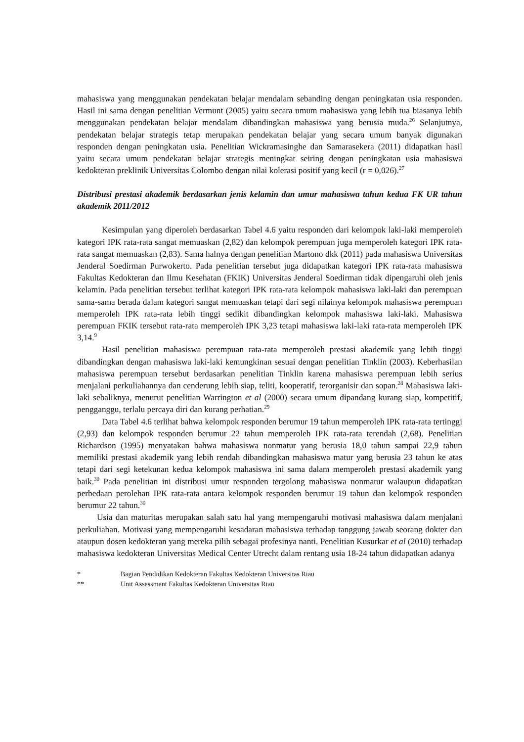mahasiswa yang menggunakan pendekatan belajar mendalam sebanding dengan peningkatan usia responden. Hasil ini sama dengan penelitian Vermunt (2005) yaitu secara umum mahasiswa yang lebih tua biasanya lebih menggunakan pendekatan belajar mendalam dibandingkan mahasiswa yang berusia muda.<sup>26</sup> Selanjutnya, pendekatan belajar strategis tetap merupakan pendekatan belajar yang secara umum banyak digunakan responden dengan peningkatan usia. Penelitian Wickramasinghe dan Samarasekera (2011) didapatkan hasil yaitu secara umum pendekatan belajar strategis meningkat seiring dengan peningkatan usia mahasiswa kedokteran preklinik Universitas Colombo dengan nilai kolerasi positif yang kecil (r = 0,026).<sup>27</sup>
Distribusi prestasi akademik berdasarkan jenis kelamin dan umur mahasiswa tahun kedua FK UR tahun akademik 2011/2012
Kesimpulan yang diperoleh berdasarkan Tabel 4.6 yaitu responden dari kelompok laki-laki memperoleh kategori IPK rata-rata sangat memuaskan (2,82) dan kelompok perempuan juga memperoleh kategori IPK rata-rata sangat memuaskan (2,83). Sama halnya dengan penelitian Martono dkk (2011) pada mahasiswa Universitas Jenderal Soedirman Purwokerto. Pada penelitian tersebut juga didapatkan kategori IPK rata-rata mahasiswa Fakultas Kedokteran dan Ilmu Kesehatan (FKIK) Universitas Jenderal Soedirman tidak dipengaruhi oleh jenis kelamin. Pada penelitian tersebut terlihat kategori IPK rata-rata kelompok mahasiswa laki-laki dan perempuan sama-sama berada dalam kategori sangat memuaskan tetapi dari segi nilainya kelompok mahasiswa perempuan memperoleh IPK rata-rata lebih tinggi sedikit dibandingkan kelompok mahasiswa laki-laki. Mahasiswa perempuan FKIK tersebut rata-rata memperoleh IPK 3,23 tetapi mahasiswa laki-laki rata-rata memperoleh IPK 3,14.<sup>9</sup>
Hasil penelitian mahasiswa perempuan rata-rata memperoleh prestasi akademik yang lebih tinggi dibandingkan dengan mahasiswa laki-laki kemungkinan sesuai dengan penelitian Tinklin (2003). Keberhasilan mahasiswa perempuan tersebut berdasarkan penelitian Tinklin karena mahasiswa perempuan lebih serius menjalani perkuliahannya dan cenderung lebih siap, teliti, kooperatif, terorganisir dan sopan.<sup>28</sup> Mahasiswa laki-laki sebaliknya, menurut penelitian Warrington et al (2000) secara umum dipandang kurang siap, kompetitif, pengganggu, terlalu percaya diri dan kurang perhatian.<sup>29</sup>
Data Tabel 4.6 terlihat bahwa kelompok responden berumur 19 tahun memperoleh IPK rata-rata tertinggi (2,93) dan kelompok responden berumur 22 tahun memperoleh IPK rata-rata terendah (2,68). Penelitian Richardson (1995) menyatakan bahwa mahasiswa nonmatur yang berusia 18,0 tahun sampai 22,9 tahun memiliki prestasi akademik yang lebih rendah dibandingkan mahasiswa matur yang berusia 23 tahun ke atas tetapi dari segi ketekunan kedua kelompok mahasiswa ini sama dalam memperoleh prestasi akademik yang baik.<sup>30</sup> Pada penelitian ini distribusi umur responden tergolong mahasiswa nonmatur walaupun didapatkan perbedaan perolehan IPK rata-rata antara kelompok responden berumur 19 tahun dan kelompok responden berumur 22 tahun.<sup>30</sup>
Usia dan maturitas merupakan salah satu hal yang mempengaruhi motivasi mahasiswa dalam menjalani perkuliahan. Motivasi yang mempengaruhi kesadaran mahasiswa terhadap tanggung jawab seorang dokter dan ataupun dosen kedokteran yang mereka pilih sebagai profesinya nanti. Penelitian Kusurkar et al (2010) terhadap mahasiswa kedokteran Universitas Medical Center Utrecht dalam rentang usia 18-24 tahun didapatkan adanya
* Bagian Pendidikan Kedokteran Fakultas Kedokteran Universitas Riau
** Unit Assessment Fakultas Kedokteran Universitas Riau